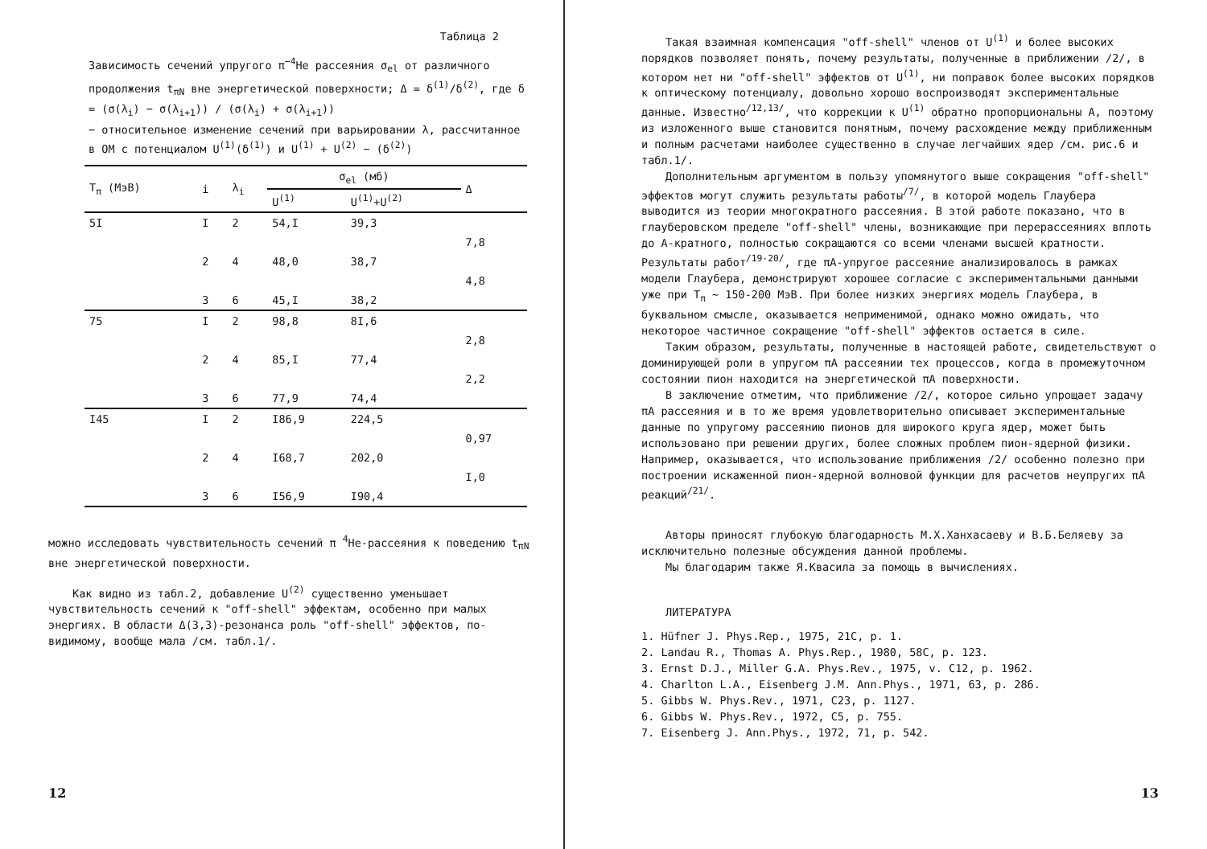Таблица 2
Зависимость сечений упругого π<sup>−</sup><sup>4</sup>He рассеяния σ<sub>el</sub> от различного продолжения t<sub>πN</sub> вне энергетической поверхности; Δ = δ<sup>(1)</sup>/δ<sup>(2)</sup>, где δ = (σ(λ<sub>i</sub>) − σ(λ<sub>i+1</sub>)) / (σ(λ<sub>i</sub>) + σ(λ<sub>i+1</sub>))
− относительное изменение сечений при варьировании λ, рассчитанное в ОМ с потенциалом U<sup>(1)</sup>(δ<sup>(1)</sup>) и U<sup>(1)</sup> + U<sup>(2)</sup> − (δ<sup>(2)</sup>)
| T<sub>π</sub> (МэВ) | i | λ<sub>i</sub> | σ<sub>el</sub> (мб) | | Δ |
| --- | --- | --- | --- | --- | --- |
| | | | U<sup>(1)</sup> | U<sup>(1)</sup>+U<sup>(2)</sup> | |
| 5I | I | 2 | 54,I | 39,3 | |
| | | | | | 7,8 |
| | 2 | 4 | 48,0 | 38,7 | |
| | | | | | 4,8 |
| | 3 | 6 | 45,I | 38,2 | |
| 75 | I | 2 | 98,8 | 8I,6 | |
| | | | | | 2,8 |
| | 2 | 4 | 85,I | 77,4 | |
| | | | | | 2,2 |
| | 3 | 6 | 77,9 | 74,4 | |
| I45 | I | 2 | I86,9 | 224,5 | |
| | | | | | 0,97 |
| | 2 | 4 | I68,7 | 202,0 | |
| | | | | | I,0 |
| | 3 | 6 | I56,9 | I90,4 | |
можно исследовать чувствительность сечений π <sup>4</sup>He-рассеяния к поведению t<sub>πN</sub> вне энергетической поверхности.
Как видно из табл.2, добавление U<sup>(2)</sup> существенно уменьшает чувствительность сечений к "off-shell" эффектам, особенно при малых энергиях. В области Δ(3,3)-резонанса роль "off-shell" эффектов, по-видимому, вообще мала /см. табл.1/.
12
Такая взаимная компенсация "off-shell" членов от U<sup>(1)</sup> и более высоких порядков позволяет понять, почему результаты, полученные в приближении /2/, в котором нет ни "off-shell" эффектов от U<sup>(1)</sup>, ни поправок более высоких порядков к оптическому потенциалу, довольно хорошо воспроизводят экспериментальные данные. Известно<sup>/12,13/</sup>, что коррекции к U<sup>(1)</sup> обратно пропорциональны A, поэтому из изложенного выше становится понятным, почему расхождение между приближенным и полным расчетами наиболее существенно в случае легчайших ядер /см. рис.6 и табл.1/.
Дополнительным аргументом в пользу упомянутого выше сокращения "off-shell" эффектов могут служить результаты работы<sup>/7/</sup>, в которой модель Глаубера выводится из теории многократного рассеяния. В этой работе показано, что в глауберовском пределе "off-shell" члены, возникающие при перерассеяниях вплоть до A-кратного, полностью сокращаются со всеми членами высшей кратности. Результаты работ<sup>/19-20/</sup>, где πA-упругое рассеяние анализировалось в рамках модели Глаубера, демонстрируют хорошее согласие с экспериментальными данными уже при T<sub>π</sub> ~ 150-200 МэВ. При более низких энергиях модель Глаубера, в буквальном смысле, оказывается неприменимой, однако можно ожидать, что некоторое частичное сокращение "off-shell" эффектов остается в силе.
Таким образом, результаты, полученные в настоящей работе, свидетельствуют о доминирующей роли в упругом πA рассеянии тех процессов, когда в промежуточном состоянии пион находится на энергетической πA поверхности.
В заключение отметим, что приближение /2/, которое сильно упрощает задачу πA рассеяния и в то же время удовлетворительно описывает экспериментальные данные по упругому рассеянию пионов для широкого круга ядер, может быть использовано при решении других, более сложных проблем пион-ядерной физики. Например, оказывается, что использование приближения /2/ особенно полезно при построении искаженной пион-ядерной волновой функции для расчетов неупругих πA реакций<sup>/21/</sup>.
Авторы приносят глубокую благодарность М.Х.Ханхасаеву и В.Б.Беляеву за исключительно полезные обсуждения данной проблемы.
Мы благодарим также Я.Квасила за помощь в вычислениях.
ЛИТЕРАТУРА
1. Hüfner J. Phys.Rep., 1975, 21C, p. 1.
2. Landau R., Thomas A. Phys.Rep., 1980, 58C, p. 123.
3. Ernst D.J., Miller G.A. Phys.Rev., 1975, v. C12, p. 1962.
4. Charlton L.A., Eisenberg J.M. Ann.Phys., 1971, 63, p. 286.
5. Gibbs W. Phys.Rev., 1971, C23, p. 1127.
6. Gibbs W. Phys.Rev., 1972, C5, p. 755.
7. Eisenberg J. Ann.Phys., 1972, 71, p. 542.
13